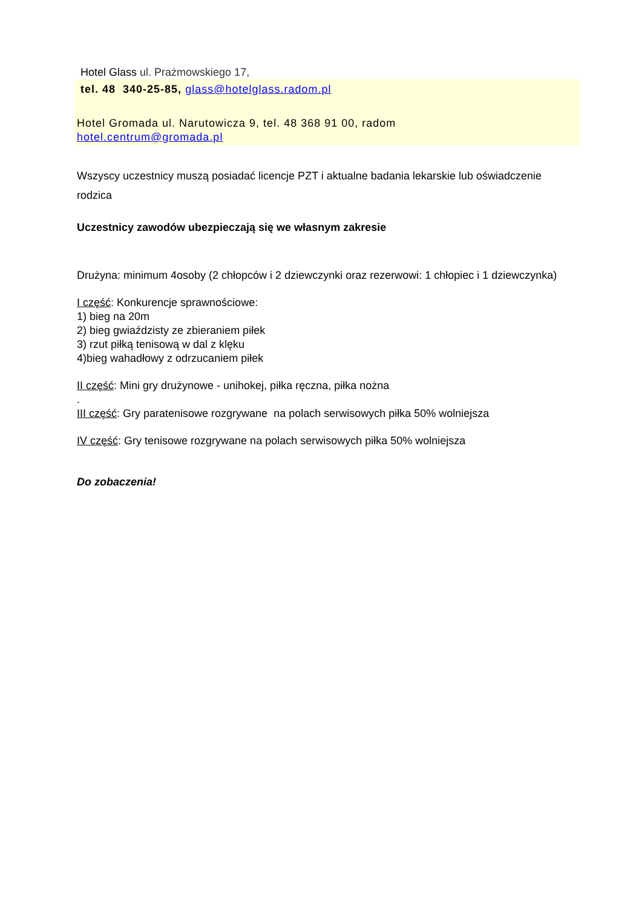Hotel Glass ul. Prażmowskiego 17,
tel. 48 340-25-85, glass@hotelglass.radom.pl
Hotel Gromada ul. Narutowicza 9, tel. 48 368 91 00, radom
hotel.centrum@gromada.pl
Wszyscy uczestnicy muszą posiadać licencje PZT i aktualne badania lekarskie lub oświadczenie rodzica
Uczestnicy zawodów ubezpieczają się we własnym zakresie
Drużyna: minimum 4osoby (2 chłopców i 2 dziewczynki oraz rezerwowi: 1 chłopiec i 1 dziewczynka)
I część: Konkurencje sprawnościowe:
1) bieg na 20m
2) bieg gwiaździsty ze zbieraniem piłek
3) rzut piłką tenisową w dal z klęku
4)bieg wahadłowy z odrzucaniem piłek
II część: Mini gry drużynowe - unihokej, piłka ręczna, piłka nożna
.
III część: Gry paratenisowe rozgrywane na polach serwisowych piłka 50% wolniejsza
IV część: Gry tenisowe rozgrywane na polach serwisowych piłka 50% wolniejsza
Do zobaczenia!